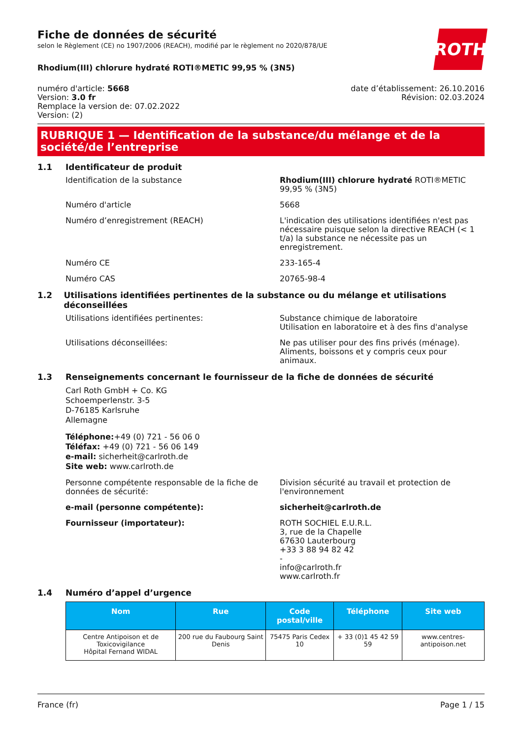ROTH
Fiche de données de sécurité
selon le Règlement (CE) no 1907/2006 (REACH), modifié par le règlement no 2020/878/UE
Rhodium(III) chlorure hydraté ROTI®METIC 99,95 % (3N5)
numéro d'article: 5668
Version: 3.0 fr
Remplace la version de: 07.02.2022
Version: (2)
date d’établissement: 26.10.2016
Révision: 02.03.2024
RUBRIQUE 1 — Identification de la substance/du mélange et de la société/de l’entreprise
1.1 Identificateur de produit
Identification de la substance Rhodium(III) chlorure hydraté ROTI®METIC 99,95 % (3N5)
Numéro d'article 5668
Numéro d’enregistrement (REACH) L'indication des utilisations identifiées n'est pas nécessaire puisque selon la directive REACH (< 1 t/a) la substance ne nécessite pas un enregistrement.
Numéro CE 233-165-4
Numéro CAS 20765-98-4
1.2 Utilisations identifiées pertinentes de la substance ou du mélange et utilisations déconseillées
Utilisations identifiées pertinentes: Substance chimique de laboratoire
Utilisation en laboratoire et à des fins d'analyse
Utilisations déconseillées: Ne pas utiliser pour des fins privés (ménage). Aliments, boissons et y compris ceux pour animaux.
1.3 Renseignements concernant le fournisseur de la fiche de données de sécurité
Carl Roth GmbH + Co. KG
Schoemperlenstr. 3-5
D-76185 Karlsruhe
Allemagne
Téléphone:+49 (0) 721 - 56 06 0
Téléfax: +49 (0) 721 - 56 06 149
e-mail: sicherheit@carlroth.de
Site web: www.carlroth.de
Personne compétente responsable de la fiche de données de sécurité:
Division sécurité au travail et protection de l'environnement
e-mail (personne compétente): sicherheit@carlroth.de
Fournisseur (importateur): ROTH SOCHIEL E.U.R.L.
3, rue de la Chapelle
67630 Lauterbourg
+33 3 88 94 82 42
-
info@carlroth.fr
www.carlroth.fr
1.4 Numéro d’appel d’urgence
| Nom | Rue | Code postal/ville | Téléphone | Site web |
| --- | --- | --- | --- | --- |
| Centre Antipoison et de Toxicovigilance Hôpital Fernand WIDAL | 200 rue du Faubourg Saint Denis | 75475 Paris Cedex 10 | + 33 (0)1 45 42 59 59 | www.centres-antipoison.net |
France (fr) Page 1 / 15